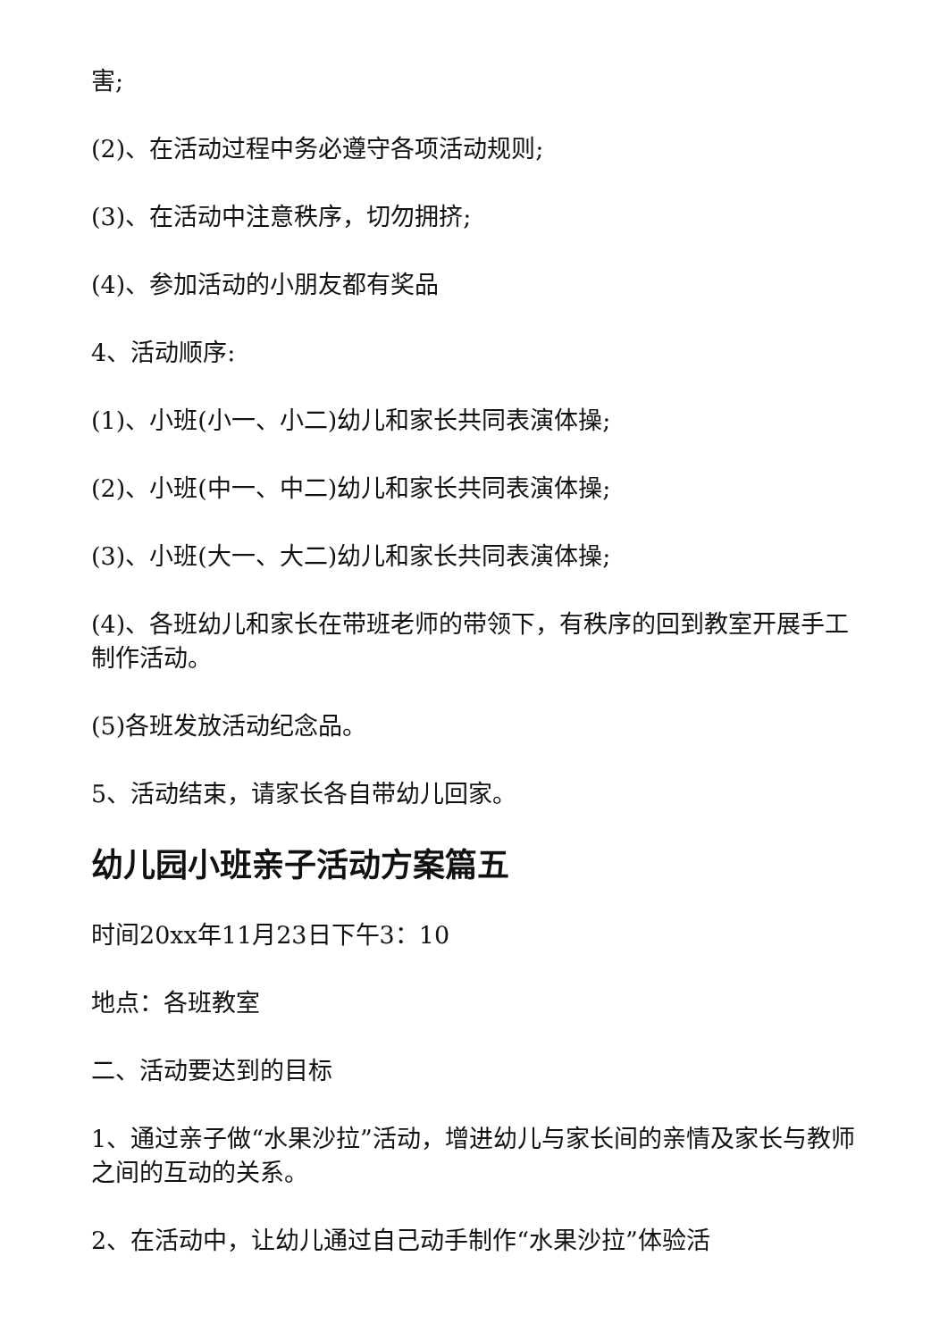害;
(2)、在活动过程中务必遵守各项活动规则;
(3)、在活动中注意秩序，切勿拥挤;
(4)、参加活动的小朋友都有奖品
4、活动顺序:
(1)、小班(小一、小二)幼儿和家长共同表演体操;
(2)、小班(中一、中二)幼儿和家长共同表演体操;
(3)、小班(大一、大二)幼儿和家长共同表演体操;
(4)、各班幼儿和家长在带班老师的带领下，有秩序的回到教室开展手工制作活动。
(5)各班发放活动纪念品。
5、活动结束，请家长各自带幼儿回家。
幼儿园小班亲子活动方案篇五
时间20xx年11月23日下午3：10
地点：各班教室
二、活动要达到的目标
1、通过亲子做“水果沙拉”活动，增进幼儿与家长间的亲情及家长与教师之间的互动的关系。
2、在活动中，让幼儿通过自己动手制作“水果沙拉”体验活